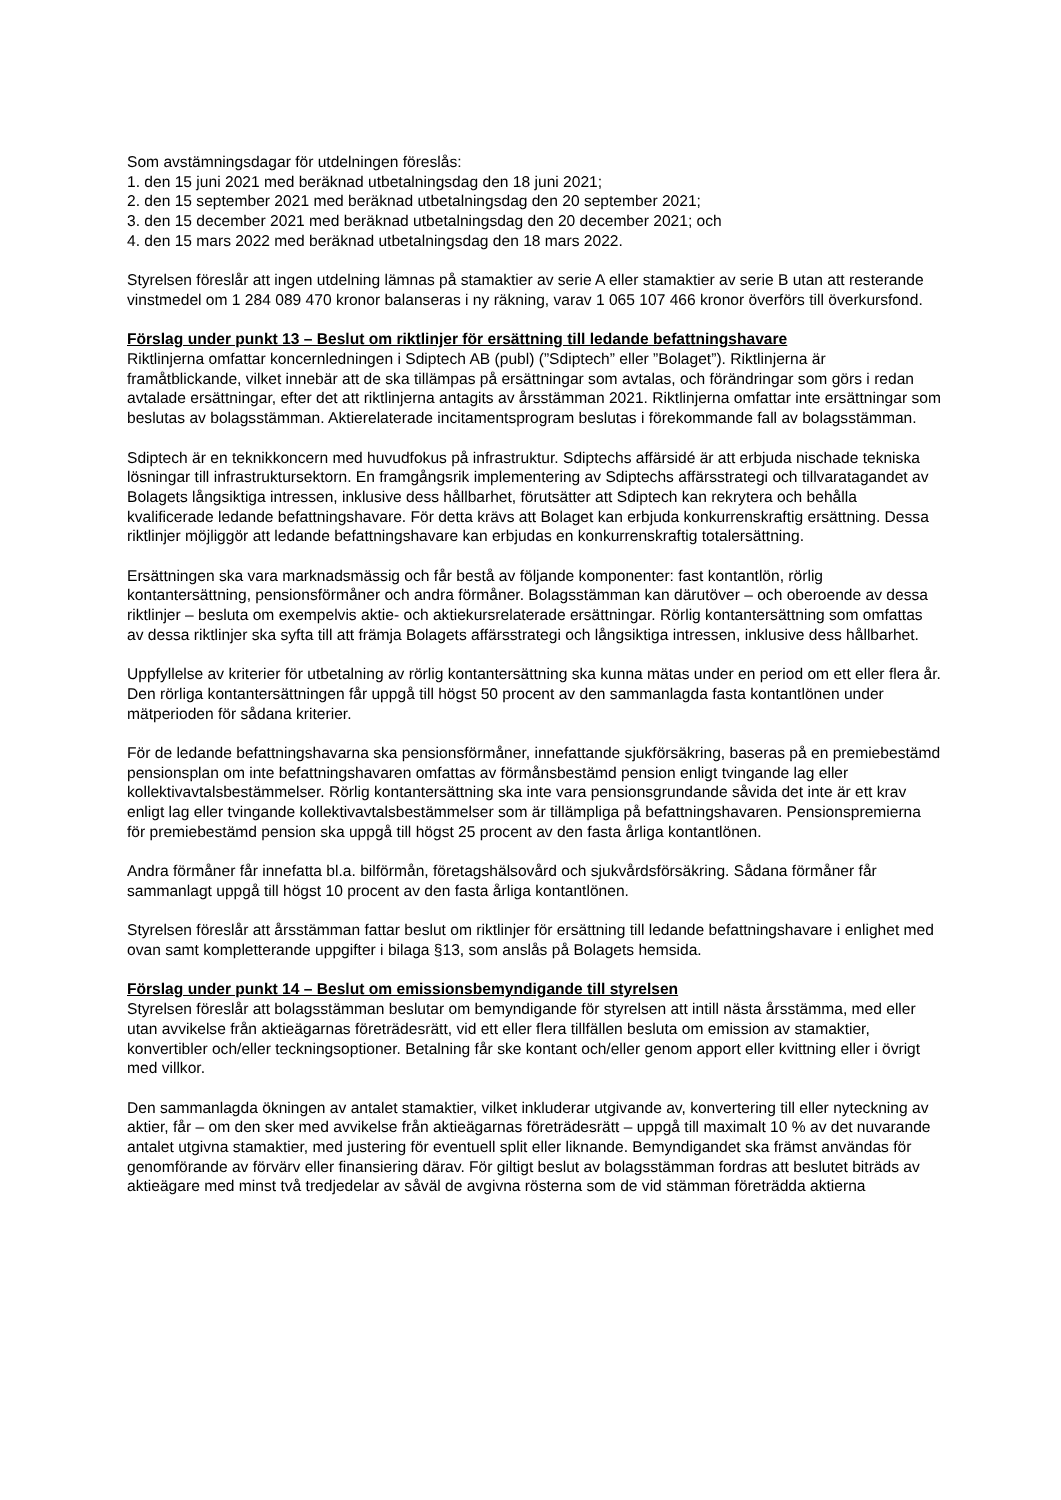Som avstämningsdagar för utdelningen föreslås:
1. den 15 juni 2021 med beräknad utbetalningsdag den 18 juni 2021;
2. den 15 september 2021 med beräknad utbetalningsdag den 20 september 2021;
3. den 15 december 2021 med beräknad utbetalningsdag den 20 december 2021; och
4. den 15 mars 2022 med beräknad utbetalningsdag den 18 mars 2022.
Styrelsen föreslår att ingen utdelning lämnas på stamaktier av serie A eller stamaktier av serie B utan att resterande vinstmedel om 1 284 089 470 kronor balanseras i ny räkning, varav 1 065 107 466 kronor överförs till överkursfond.
Förslag under punkt 13 – Beslut om riktlinjer för ersättning till ledande befattningshavare
Riktlinjerna omfattar koncernledningen i Sdiptech AB (publ) (”Sdiptech” eller ”Bolaget”). Riktlinjerna är framåtblickande, vilket innebär att de ska tillämpas på ersättningar som avtalas, och förändringar som görs i redan avtalade ersättningar, efter det att riktlinjerna antagits av årsstämman 2021. Riktlinjerna omfattar inte ersättningar som beslutas av bolagsstämman. Aktierelaterade incitamentsprogram beslutas i förekommande fall av bolagsstämman.
Sdiptech är en teknikkoncern med huvudfokus på infrastruktur. Sdiptechs affärsidé är att erbjuda nischade tekniska lösningar till infrastruktursektorn. En framgångsrik implementering av Sdiptechs affärsstrategi och tillvaratagandet av Bolagets långsiktiga intressen, inklusive dess hållbarhet, förutsätter att Sdiptech kan rekrytera och behålla kvalificerade ledande befattningshavare. För detta krävs att Bolaget kan erbjuda konkurrenskraftig ersättning. Dessa riktlinjer möjliggör att ledande befattningshavare kan erbjudas en konkurrenskraftig totalersättning.
Ersättningen ska vara marknadsmässig och får bestå av följande komponenter: fast kontantlön, rörlig kontantersättning, pensionsförmåner och andra förmåner. Bolagsstämman kan därutöver – och oberoende av dessa riktlinjer – besluta om exempelvis aktie- och aktiekursrelaterade ersättningar. Rörlig kontantersättning som omfattas av dessa riktlinjer ska syfta till att främja Bolagets affärsstrategi och långsiktiga intressen, inklusive dess hållbarhet.
Uppfyllelse av kriterier för utbetalning av rörlig kontantersättning ska kunna mätas under en period om ett eller flera år. Den rörliga kontantersättningen får uppgå till högst 50 procent av den sammanlagda fasta kontantlönen under mätperioden för sådana kriterier.
För de ledande befattningshavarna ska pensionsförmåner, innefattande sjukförsäkring, baseras på en premiebestämd pensionsplan om inte befattningshavaren omfattas av förmånsbestämd pension enligt tvingande lag eller kollektivavtalsbestämmelser. Rörlig kontantersättning ska inte vara pensionsgrundande såvida det inte är ett krav enligt lag eller tvingande kollektivavtalsbestämmelser som är tillämpliga på befattningshavaren. Pensionspremierna för premiebestämd pension ska uppgå till högst 25 procent av den fasta årliga kontantlönen.
Andra förmåner får innefatta bl.a. bilförmån, företagshälsovård och sjukvårdsförsäkring. Sådana förmåner får sammanlagt uppgå till högst 10 procent av den fasta årliga kontantlönen.
Styrelsen föreslår att årsstämman fattar beslut om riktlinjer för ersättning till ledande befattningshavare i enlighet med ovan samt kompletterande uppgifter i bilaga §13, som anslås på Bolagets hemsida.
Förslag under punkt 14 – Beslut om emissionsbemyndigande till styrelsen
Styrelsen föreslår att bolagsstämman beslutar om bemyndigande för styrelsen att intill nästa årsstämma, med eller utan avvikelse från aktieägarnas företrädesrätt, vid ett eller flera tillfällen besluta om emission av stamaktier, konvertibler och/eller teckningsoptioner. Betalning får ske kontant och/eller genom apport eller kvittning eller i övrigt med villkor.
Den sammanlagda ökningen av antalet stamaktier, vilket inkluderar utgivande av, konvertering till eller nyteckning av aktier, får – om den sker med avvikelse från aktieägarnas företrädesrätt – uppgå till maximalt 10 % av det nuvarande antalet utgivna stamaktier, med justering för eventuell split eller liknande. Bemyndigandet ska främst användas för genomförande av förvärv eller finansiering därav. För giltigt beslut av bolagsstämman fordras att beslutet biträds av aktieägare med minst två tredjedelar av såväl de avgivna rösterna som de vid stämman företrädda aktierna